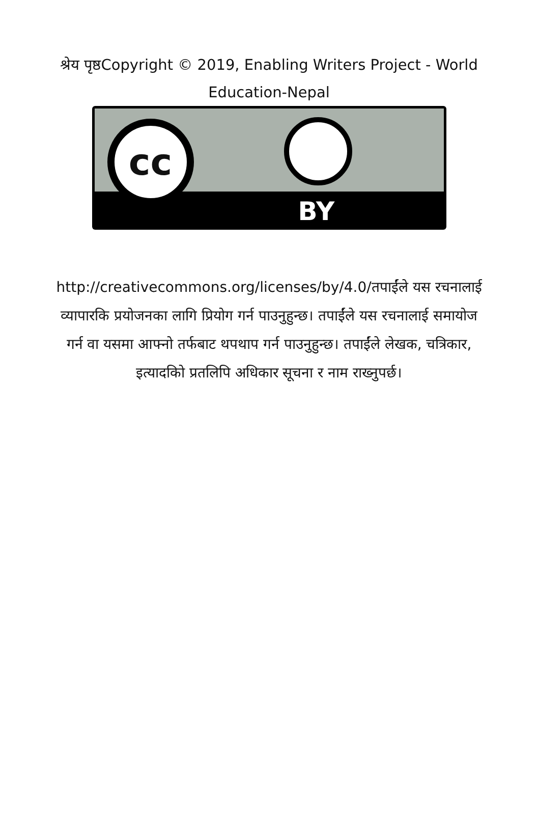श्रेय पृष्ठCopyright © 2019, Enabling Writers Project - World Education-Nepal
cc
BY
http://creativecommons.org/licenses/by/4.0/तपाईंले यस रचनालाई व्यापारकि प्रयोजनका लागि प्रियोग गर्न पाउनुहुन्छ। तपाईंले यस रचनालाई समायोज गर्न वा यसमा आफ्नो तर्फबाट थपथाप गर्न पाउनुहुन्छ। तपाईंले लेखक, चत्रिकार, इत्यादकिो प्रतलिपि अधिकार सूचना र नाम राख्नुपर्छ।